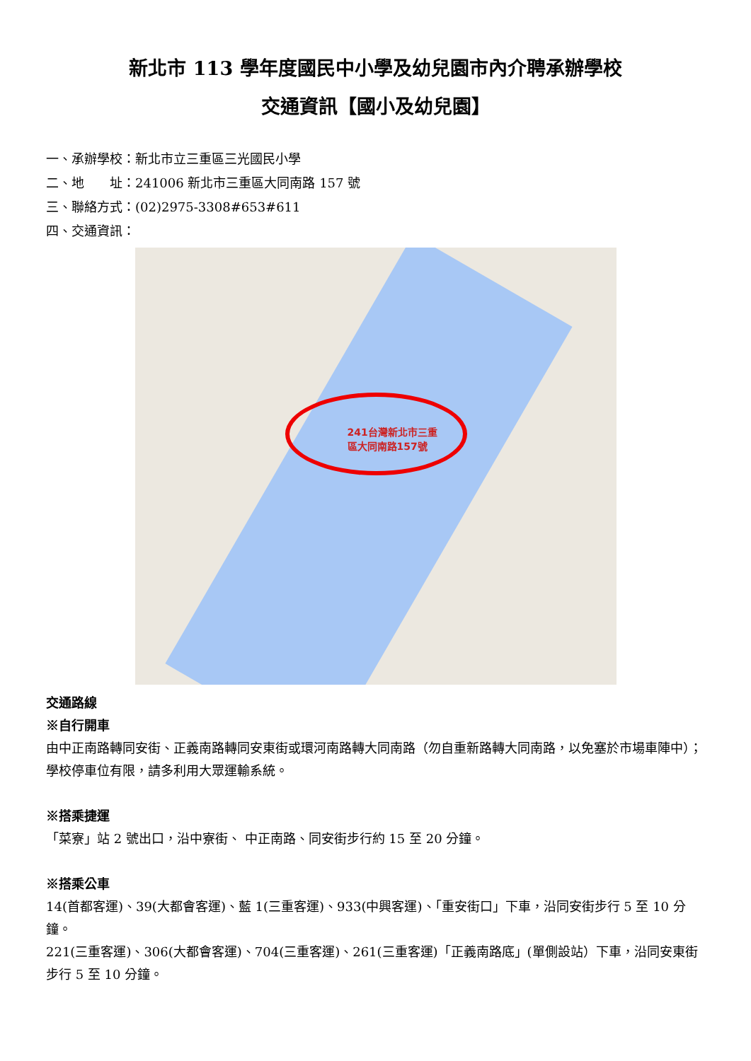新北市 113 學年度國民中小學及幼兒園市內介聘承辦學校
交通資訊【國小及幼兒園】
一、承辦學校：新北市立三重區三光國民小學
二、地　　址：241006 新北市三重區大同南路 157 號
三、聯絡方式：(02)2975-3308#653#611
四、交通資訊：
241台灣新北市三重
區大同南路157號
交通路線
※自行開車
由中正南路轉同安街、正義南路轉同安東街或環河南路轉大同南路（勿自重新路轉大同南路，以免塞於市場車陣中）；學校停車位有限，請多利用大眾運輸系統。
※搭乘捷運
「菜寮」站 2 號出口，沿中寮街、 中正南路、同安街步行約 15 至 20 分鐘。
※搭乘公車
14(首都客運)、39(大都會客運)、藍 1(三重客運)、933(中興客運)、「重安街口」下車，沿同安街步行 5 至 10 分鐘。
221(三重客運)、306(大都會客運)、704(三重客運)、261(三重客運)「正義南路底」(單側設站）下車，沿同安東街步行 5 至 10 分鐘。